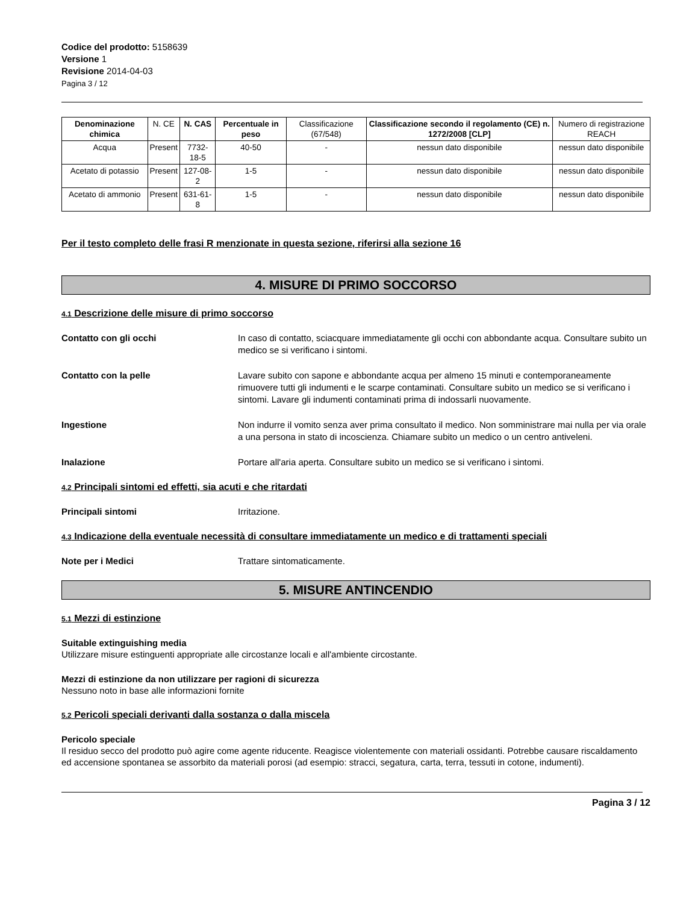Codice del prodotto: 5158639
Versione 1
Revisione 2014-04-03
Pagina 3 / 12
| Denominazione chimica | N. CE | N. CAS | Percentuale in peso | Classificazione (67/548) | Classificazione secondo il regolamento (CE) n. 1272/2008 [CLP] | Numero di registrazione REACH |
| --- | --- | --- | --- | --- | --- | --- |
| Acqua | Present | 7732-18-5 | 40-50 | - | nessun dato disponibile | nessun dato disponibile |
| Acetato di potassio | Present | 127-08-2 | 1-5 | - | nessun dato disponibile | nessun dato disponibile |
| Acetato di ammonio | Present | 631-61-8 | 1-5 | - | nessun dato disponibile | nessun dato disponibile |
Per il testo completo delle frasi R menzionate in questa sezione, riferirsi alla sezione 16
4. MISURE DI PRIMO SOCCORSO
4.1 Descrizione delle misure di primo soccorso
Contatto con gli occhi In caso di contatto, sciacquare immediatamente gli occhi con abbondante acqua. Consultare subito un medico se si verificano i sintomi.
Contatto con la pelle Lavare subito con sapone e abbondante acqua per almeno 15 minuti e contemporaneamente rimuovere tutti gli indumenti e le scarpe contaminati. Consultare subito un medico se si verificano i sintomi. Lavare gli indumenti contaminati prima di indossarli nuovamente.
Ingestione Non indurre il vomito senza aver prima consultato il medico. Non somministrare mai nulla per via orale a una persona in stato di incoscienza. Chiamare subito un medico o un centro antiveleni.
Inalazione Portare all'aria aperta. Consultare subito un medico se si verificano i sintomi.
4.2 Principali sintomi ed effetti, sia acuti e che ritardati
Principali sintomi Irritazione.
4.3 Indicazione della eventuale necessità di consultare immediatamente un medico e di trattamenti speciali
Note per i Medici Trattare sintomaticamente.
5. MISURE ANTINCENDIO
5.1 Mezzi di estinzione
Suitable extinguishing media
Utilizzare misure estinguenti appropriate alle circostanze locali e all'ambiente circostante.
Mezzi di estinzione da non utilizzare per ragioni di sicurezza
Nessuno noto in base alle informazioni fornite
5.2 Pericoli speciali derivanti dalla sostanza o dalla miscela
Pericolo speciale
Il residuo secco del prodotto può agire come agente riducente. Reagisce violentemente con materiali ossidanti. Potrebbe causare riscaldamento ed accensione spontanea se assorbito da materiali porosi (ad esempio: stracci, segatura, carta, terra, tessuti in cotone, indumenti).
Pagina 3 / 12